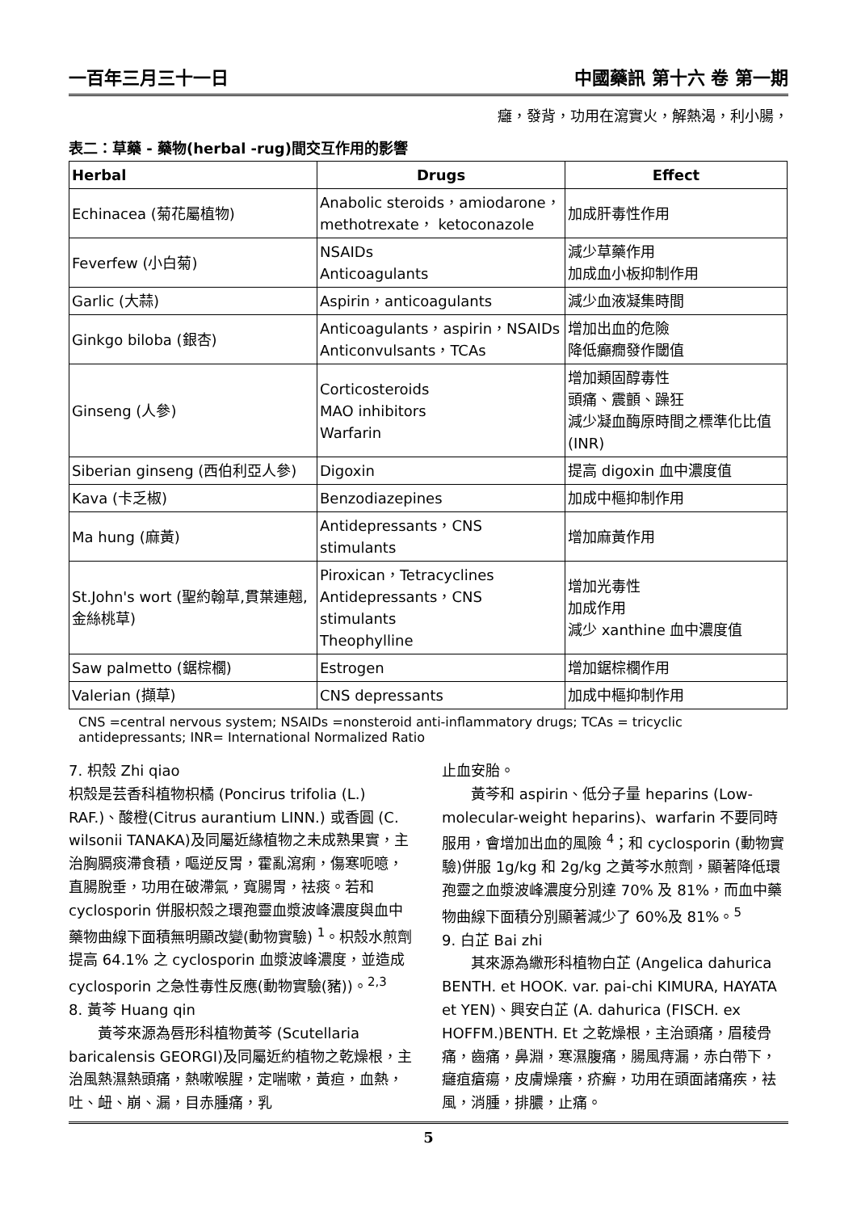一百年三月三十一日 中國藥訊 第十六 卷 第一期
癰，發背，功用在瀉實火，解熱渴，利小腸，
表二：草藥 - 藥物(herbal -rug)間交互作用的影響
| Herbal | Drugs | Effect |
| --- | --- | --- |
| Echinacea (菊花屬植物) | Anabolic steroids，amiodarone，methotrexate， ketoconazole | 加成肝毒性作用 |
| Feverfew (小白菊) | NSAIDs Anticoagulants | 減少草藥作用 加成血小板抑制作用 |
| Garlic (大蒜) | Aspirin，anticoagulants | 減少血液凝集時間 |
| Ginkgo biloba (銀杏) | Anticoagulants，aspirin，NSAIDs Anticonvulsants，TCAs | 增加出血的危險 降低癲癇發作閾值 |
| Ginseng (人參) | Corticosteroids MAO inhibitors Warfarin | 增加類固醇毒性 頭痛、震顫、躁狂 減少凝血酶原時間之標準化比值(INR) |
| Siberian ginseng (西伯利亞人參) | Digoxin | 提高 digoxin 血中濃度值 |
| Kava (卡乏椒) | Benzodiazepines | 加成中樞抑制作用 |
| Ma hung (麻黃) | Antidepressants，CNS stimulants | 增加麻黃作用 |
| St.John's wort (聖約翰草,貫葉連翹,金絲桃草) | Piroxican，Tetracyclines Antidepressants，CNS stimulants Theophylline | 增加光毒性 加成作用 減少 xanthine 血中濃度值 |
| Saw palmetto (鋸棕櫚) | Estrogen | 增加鋸棕櫚作用 |
| Valerian (擷草) | CNS depressants | 加成中樞抑制作用 |
CNS =central nervous system; NSAIDs =nonsteroid anti-inflammatory drugs; TCAs = tricyclic antidepressants; INR= International Normalized Ratio
7. 枳殼 Zhi qiao
枳殼是芸香科植物枳橘 (Poncirus trifolia (L.) RAF.)、酸橙(Citrus aurantium LINN.) 或香圓 (C. wilsonii TANAKA)及同屬近緣植物之未成熟果實，主治胸膈痰滯食積，嘔逆反胃，霍亂瀉痢，傷寒呃噫，直腸脫垂，功用在破滯氣，寬腸胃，袪痰。若和 cyclosporin 併服枳殼之環孢靈血漿波峰濃度與血中藥物曲線下面積無明顯改變(動物實驗) <sup>1</sup>。枳殼水煎劑提高 64.1% 之 cyclosporin 血漿波峰濃度，並造成 cyclosporin 之急性毒性反應(動物實驗(豬))。<sup>2,3</sup>
8. 黃芩 Huang qin
黃芩來源為唇形科植物黃芩 (Scutellaria baricalensis GEORGI)及同屬近約植物之乾燥根，主治風熱濕熱頭痛，熱嗽喉腥，定喘嗽，黃疸，血熱，吐、衄、崩、漏，目赤腫痛，乳
止血安胎。
黃芩和 aspirin、低分子量 heparins (Low-molecular-weight heparins)、warfarin 不要同時服用，會增加出血的風險 <sup>4</sup>；和 cyclosporin (動物實驗)併服 1g/kg 和 2g/kg 之黃芩水煎劑，顯著降低環孢靈之血漿波峰濃度分別達 70% 及 81%，而血中藥物曲線下面積分別顯著減少了 60%及 81%。<sup>5</sup>
9. 白芷 Bai zhi
其來源為繖形科植物白芷 (Angelica dahurica BENTH. et HOOK. var. pai-chi KIMURA, HAYATA et YEN)、興安白芷 (A. dahurica (FISCH. ex HOFFM.)BENTH. Et 之乾燥根，主治頭痛，眉稜骨痛，齒痛，鼻淵，寒濕腹痛，腸風痔漏，赤白帶下，癰疽瘡瘍，皮膚燥癢，疥癬，功用在頭面諸痛疾，袪風，消腫，排膿，止痛。
5